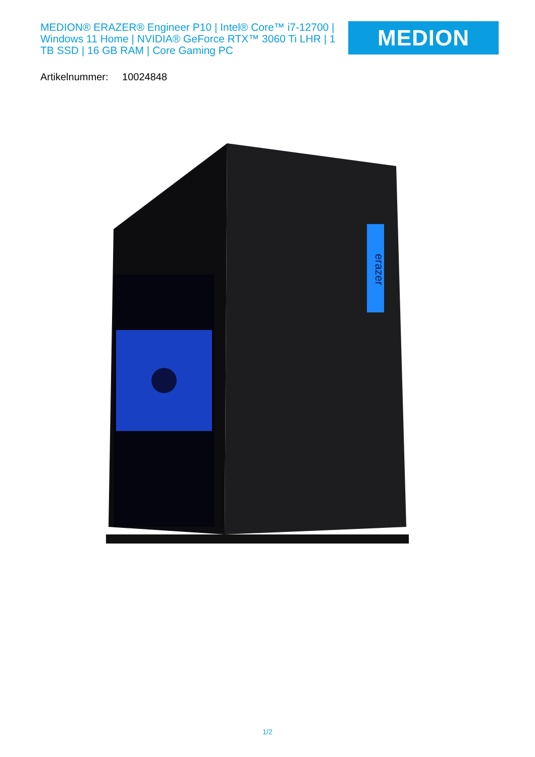MEDION® ERAZER® Engineer P10 | Intel® Core™ i7-12700 | Windows 11 Home | NVIDIA® GeForce RTX™ 3060 Ti LHR | 1 TB SSD | 16 GB RAM | Core Gaming PC
MEDION
Artikelnummer: 10024848
erazer
1/2